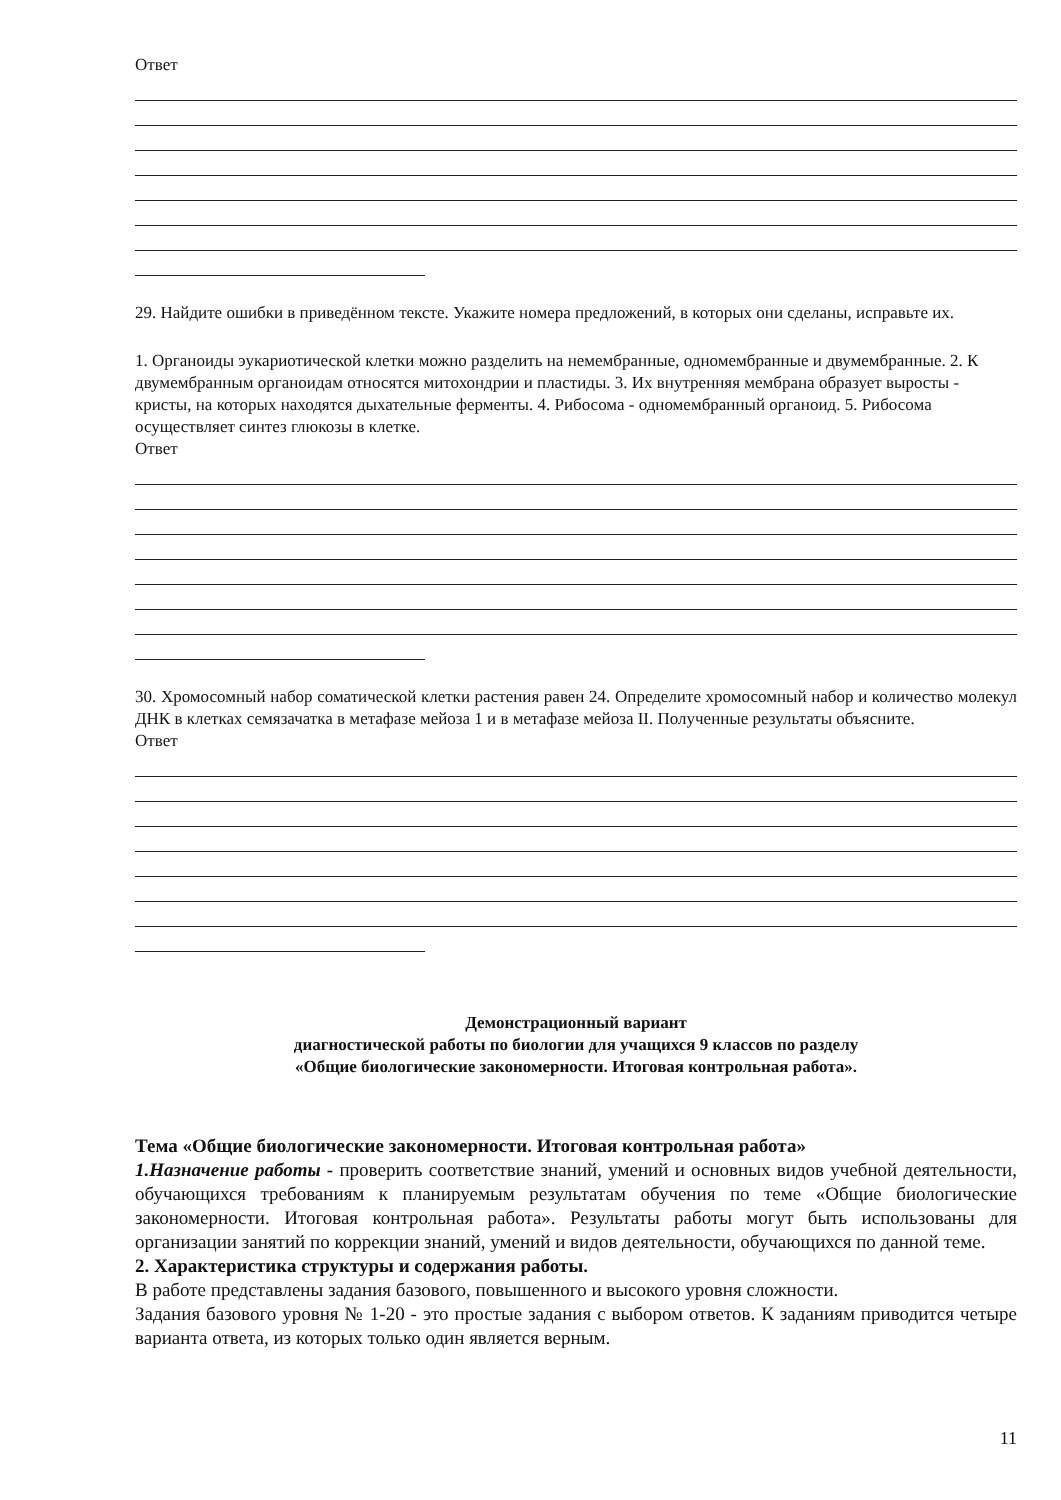Ответ
29. Найдите ошибки в приведённом тексте. Укажите номера предложений, в которых они сделаны, исправьте их.
1. Органоиды эукариотической клетки можно разделить на немембранные, одномембранные и двумембранные. 2. К двумембранным органоидам относятся митохондрии и пластиды. 3. Их внутренняя мембрана образует выросты - кристы, на которых находятся дыхательные ферменты. 4. Рибосома - одномембранный органоид. 5. Рибосома осуществляет синтез глюкозы в клетке.
Ответ
30. Хромосомный набор соматической клетки растения равен 24. Определите хромосомный набор и количество молекул ДНК в клетках семязачатка в метафазе мейоза 1 и в метафазе мейоза II. Полученные результаты объясните.
Ответ
Демонстрационный вариант
диагностической работы по биологии для учащихся 9 классов по разделу
«Общие биологические закономерности. Итоговая контрольная работа».
Тема «Общие биологические закономерности. Итоговая контрольная работа»
1.Назначение работы - проверить соответствие знаний, умений и основных видов учебной деятельности, обучающихся требованиям к планируемым результатам обучения по теме «Общие биологические закономерности. Итоговая контрольная работа». Результаты работы могут быть использованы для организации занятий по коррекции знаний, умений и видов деятельности, обучающихся по данной теме.
2. Характеристика структуры и содержания работы.
В работе представлены задания базового, повышенного и высокого уровня сложности.
Задания базового уровня № 1-20 - это простые задания с выбором ответов. К заданиям приводится четыре варианта ответа, из которых только один является верным.
11